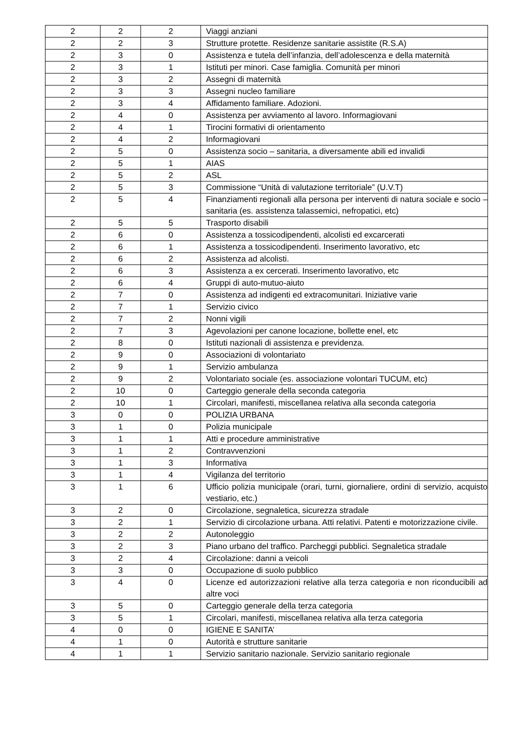| 2 | 2 | 2 | Viaggi anziani |
| 2 | 2 | 3 | Strutture protette. Residenze sanitarie assistite (R.S.A) |
| 2 | 3 | 0 | Assistenza e tutela dell’infanzia, dell’adolescenza e della maternità |
| 2 | 3 | 1 | Istituti per minori. Case famiglia. Comunità per minori |
| 2 | 3 | 2 | Assegni di maternità |
| 2 | 3 | 3 | Assegni nucleo familiare |
| 2 | 3 | 4 | Affidamento familiare. Adozioni. |
| 2 | 4 | 0 | Assistenza per avviamento al lavoro. Informagiovani |
| 2 | 4 | 1 | Tirocini formativi di orientamento |
| 2 | 4 | 2 | Informagiovani |
| 2 | 5 | 0 | Assistenza socio – sanitaria, a diversamente abili ed invalidi |
| 2 | 5 | 1 | AIAS |
| 2 | 5 | 2 | ASL |
| 2 | 5 | 3 | Commissione “Unità di valutazione territoriale” (U.V.T) |
| 2 | 5 | 4 | Finanziamenti regionali alla persona per interventi di natura sociale e socio – sanitaria (es. assistenza talassemici, nefropatici, etc) |
| 2 | 5 | 5 | Trasporto disabili |
| 2 | 6 | 0 | Assistenza a tossicodipendenti, alcolisti ed excarcerati |
| 2 | 6 | 1 | Assistenza a tossicodipendenti. Inserimento lavorativo, etc |
| 2 | 6 | 2 | Assistenza ad alcolisti. |
| 2 | 6 | 3 | Assistenza a ex cercerati. Inserimento lavorativo, etc |
| 2 | 6 | 4 | Gruppi di auto-mutuo-aiuto |
| 2 | 7 | 0 | Assistenza ad indigenti ed extracomunitari. Iniziative varie |
| 2 | 7 | 1 | Servizio civico |
| 2 | 7 | 2 | Nonni vigili |
| 2 | 7 | 3 | Agevolazioni per canone locazione, bollette enel, etc |
| 2 | 8 | 0 | Istituti nazionali di assistenza e previdenza. |
| 2 | 9 | 0 | Associazioni di volontariato |
| 2 | 9 | 1 | Servizio ambulanza |
| 2 | 9 | 2 | Volontariato sociale (es. associazione volontari TUCUM, etc) |
| 2 | 10 | 0 | Carteggio generale della seconda categoria |
| 2 | 10 | 1 | Circolari, manifesti, miscellanea relativa alla seconda categoria |
| 3 | 0 | 0 | POLIZIA URBANA |
| 3 | 1 | 0 | Polizia municipale |
| 3 | 1 | 1 | Atti e procedure amministrative |
| 3 | 1 | 2 | Contravvenzioni |
| 3 | 1 | 3 | Informativa |
| 3 | 1 | 4 | Vigilanza del territorio |
| 3 | 1 | 6 | Ufficio polizia municipale (orari, turni, giornaliere, ordini di servizio, acquisto vestiario, etc.) |
| 3 | 2 | 0 | Circolazione, segnaletica, sicurezza stradale |
| 3 | 2 | 1 | Servizio di circolazione urbana. Atti relativi. Patenti e motorizzazione civile. |
| 3 | 2 | 2 | Autonoleggio |
| 3 | 2 | 3 | Piano urbano del traffico. Parcheggi pubblici. Segnaletica stradale |
| 3 | 2 | 4 | Circolazione: danni a veicoli |
| 3 | 3 | 0 | Occupazione di suolo pubblico |
| 3 | 4 | 0 | Licenze ed autorizzazioni relative alla terza categoria e non riconducibili ad altre voci |
| 3 | 5 | 0 | Carteggio generale della terza categoria |
| 3 | 5 | 1 | Circolari, manifesti, miscellanea relativa alla terza categoria |
| 4 | 0 | 0 | IGIENE E SANITA’ |
| 4 | 1 | 0 | Autorità e strutture sanitarie |
| 4 | 1 | 1 | Servizio sanitario nazionale. Servizio sanitario regionale |